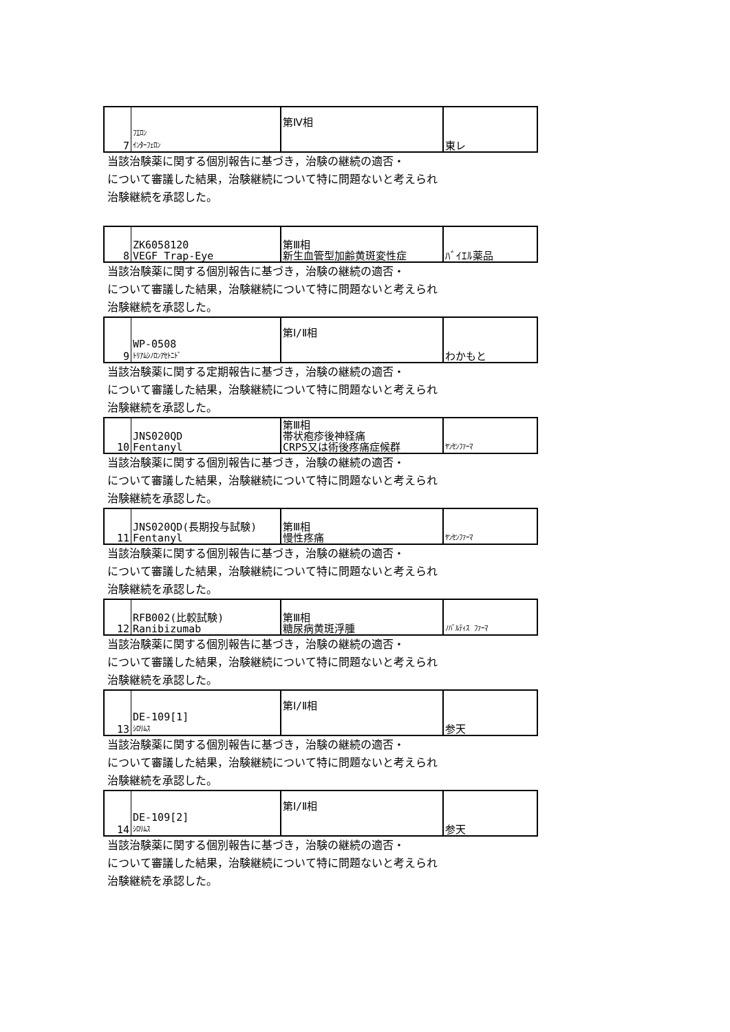| 7 | ﾌｴﾛﾝ ｲﾝﾀｰﾌｪﾛﾝ | 第Ⅳ相 | 東レ |
当該治験薬に関する個別報告に基づき，治験の継続の適否・
について審議した結果，治験継続について特に問題ないと考えられ
治験継続を承認した。
| 8 | ZK6058120 VEGF Trap-Eye | 第Ⅲ相 新生血管型加齢黄斑変性症 | ﾊﾞｲｴﾙ薬品 |
当該治験薬に関する個別報告に基づき，治験の継続の適否・
について審議した結果，治験継続について特に問題ないと考えられ
治験継続を承認した。
| 9 | WP-0508 ﾄﾘｱﾑｼﾉﾛﾝｱｾﾄﾆﾄﾞ | 第Ⅰ/Ⅱ相 | わかもと |
当該治験薬に関する定期報告に基づき，治験の継続の適否・
について審議した結果，治験継続について特に問題ないと考えられ
治験継続を承認した。
| 10 | JNS020QD Fentanyl | 第Ⅲ相 帯状疱疹後神経痛 CRPS又は術後疼痛症候群 | ﾔﾝｾﾝﾌｧｰﾏ |
当該治験薬に関する個別報告に基づき，治験の継続の適否・
について審議した結果，治験継続について特に問題ないと考えられ
治験継続を承認した。
| 11 | JNS020QD(長期投与試験) Fentanyl | 第Ⅲ相 慢性疼痛 | ﾔﾝｾﾝﾌｧｰﾏ |
当該治験薬に関する個別報告に基づき，治験の継続の適否・
について審議した結果，治験継続について特に問題ないと考えられ
治験継続を承認した。
| 12 | RFB002(比較試験) Ranibizumab | 第Ⅲ相 糖尿病黄斑浮腫 | ﾉﾊﾞﾙﾃｨｽ ﾌｧｰﾏ |
当該治験薬に関する個別報告に基づき，治験の継続の適否・
について審議した結果，治験継続について特に問題ないと考えられ
治験継続を承認した。
| 13 | DE-109[1] ｼﾛﾘﾑｽ | 第Ⅰ/Ⅱ相 | 参天 |
当該治験薬に関する個別報告に基づき，治験の継続の適否・
について審議した結果，治験継続について特に問題ないと考えられ
治験継続を承認した。
| 14 | DE-109[2] ｼﾛﾘﾑｽ | 第Ⅰ/Ⅱ相 | 参天 |
当該治験薬に関する個別報告に基づき，治験の継続の適否・
について審議した結果，治験継続について特に問題ないと考えられ
治験継続を承認した。